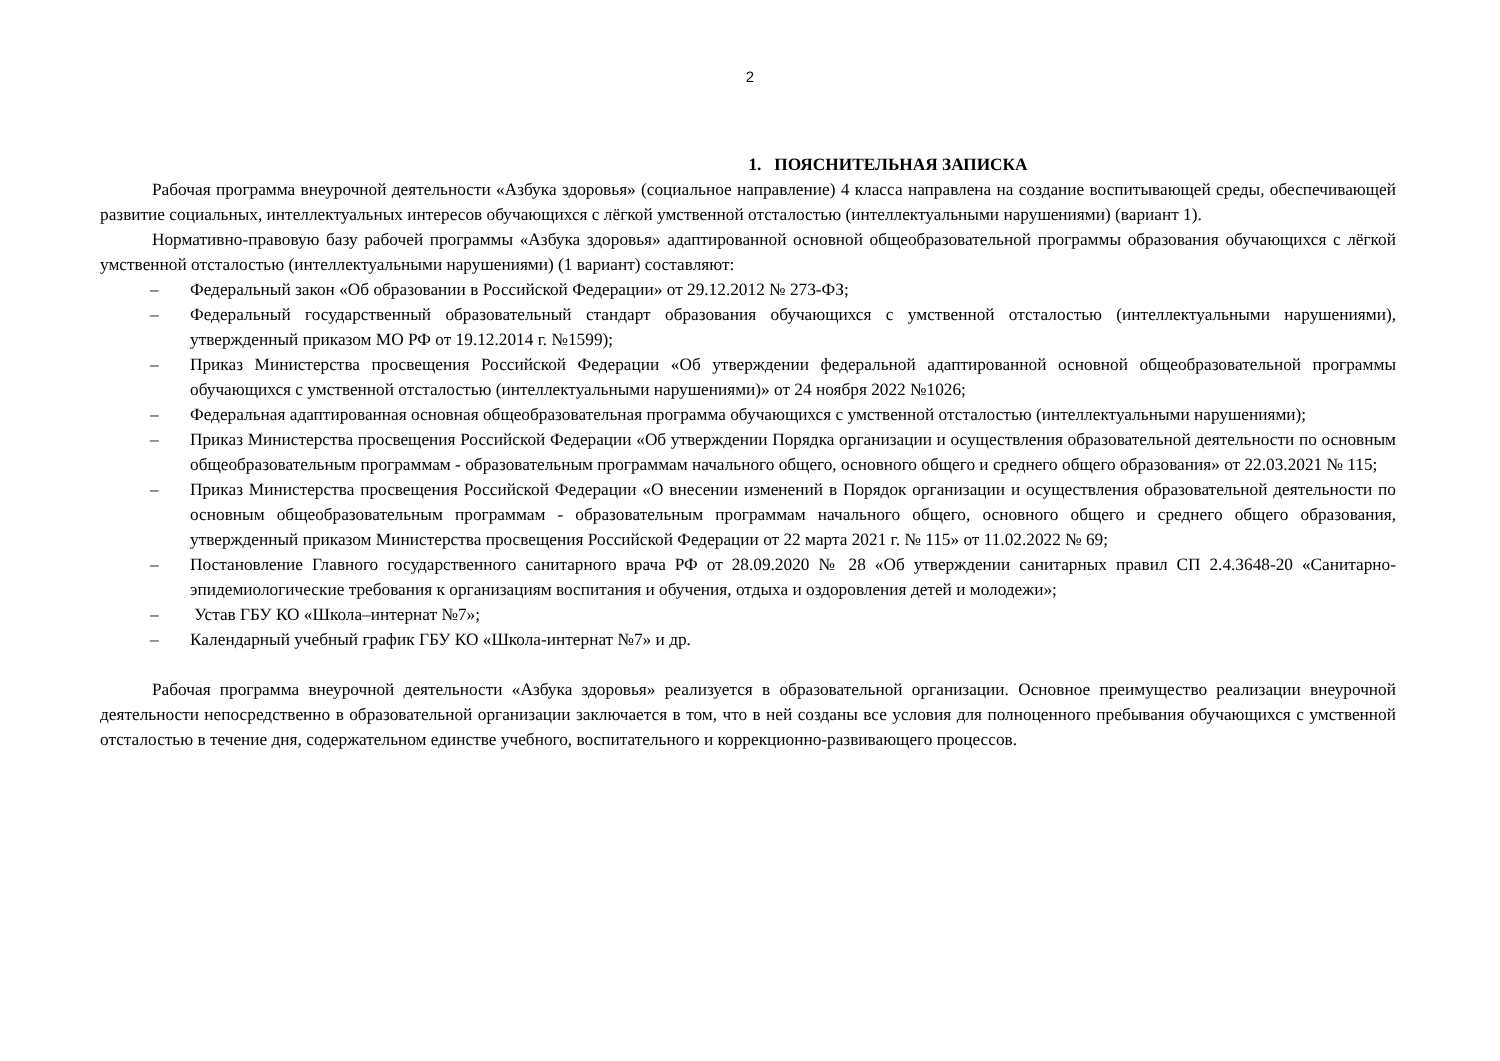2
1. ПОЯСНИТЕЛЬНАЯ ЗАПИСКА
Рабочая программа внеурочной деятельности «Азбука здоровья» (социальное направление) 4 класса направлена на создание воспитывающей среды, обеспечивающей развитие социальных, интеллектуальных интересов обучающихся с лёгкой умственной отсталостью (интеллектуальными нарушениями) (вариант 1).
Нормативно-правовую базу рабочей программы «Азбука здоровья» адаптированной основной общеобразовательной программы образования обучающихся с лёгкой умственной отсталостью (интеллектуальными нарушениями) (1 вариант) составляют:
– Федеральный закон «Об образовании в Российской Федерации» от 29.12.2012 № 273-ФЗ;
– Федеральный государственный образовательный стандарт образования обучающихся с умственной отсталостью (интеллектуальными нарушениями), утвержденный приказом МО РФ от 19.12.2014 г. №1599);
– Приказ Министерства просвещения Российской Федерации «Об утверждении федеральной адаптированной основной общеобразовательной программы обучающихся с умственной отсталостью (интеллектуальными нарушениями)» от 24 ноября 2022 №1026;
– Федеральная адаптированная основная общеобразовательная программа обучающихся с умственной отсталостью (интеллектуальными нарушениями);
– Приказ Министерства просвещения Российской Федерации «Об утверждении Порядка организации и осуществления образовательной деятельности по основным общеобразовательным программам - образовательным программам начального общего, основного общего и среднего общего образования» от 22.03.2021 № 115;
– Приказ Министерства просвещения Российской Федерации «О внесении изменений в Порядок организации и осуществления образовательной деятельности по основным общеобразовательным программам - образовательным программам начального общего, основного общего и среднего общего образования, утвержденный приказом Министерства просвещения Российской Федерации от 22 марта 2021 г. № 115» от 11.02.2022 № 69;
– Постановление Главного государственного санитарного врача РФ от 28.09.2020 № 28 «Об утверждении санитарных правил СП 2.4.3648-20 «Санитарно-эпидемиологические требования к организациям воспитания и обучения, отдыха и оздоровления детей и молодежи»;
– Устав ГБУ КО «Школа–интернат №7»;
– Календарный учебный график ГБУ КО «Школа-интернат №7» и др.
Рабочая программа внеурочной деятельности «Азбука здоровья» реализуется в образовательной организации. Основное преимущество реализации внеурочной деятельности непосредственно в образовательной организации заключается в том, что в ней созданы все условия для полноценного пребывания обучающихся с умственной отсталостью в течение дня, содержательном единстве учебного, воспитательного и коррекционно-развивающего процессов.